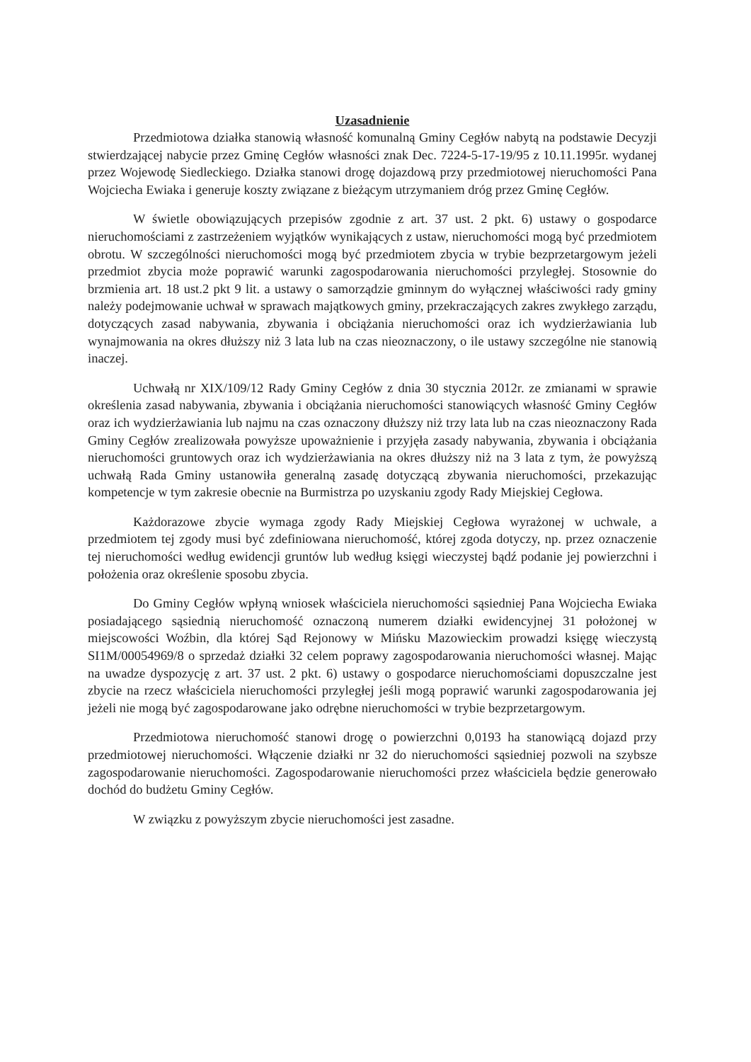Uzasadnienie
Przedmiotowa działka stanowią własność komunalną Gminy Cegłów nabytą na podstawie Decyzji stwierdzającej nabycie przez Gminę Cegłów własności znak Dec. 7224-5-17-19/95 z 10.11.1995r. wydanej przez Wojewodę Siedleckiego. Działka stanowi drogę dojazdową przy przedmiotowej nieruchomości Pana Wojciecha Ewiaka i generuje koszty związane z bieżącym utrzymaniem dróg przez Gminę Cegłów.
W świetle obowiązujących przepisów zgodnie z art. 37 ust. 2 pkt. 6) ustawy o gospodarce nieruchomościami z zastrzeżeniem wyjątków wynikających z ustaw, nieruchomości mogą być przedmiotem obrotu. W szczególności nieruchomości mogą być przedmiotem zbycia w trybie bezprzetargowym jeżeli przedmiot zbycia może poprawić warunki zagospodarowania nieruchomości przyległej. Stosownie do brzmienia art. 18 ust.2 pkt 9 lit. a ustawy o samorządzie gminnym do wyłącznej właściwości rady gminy należy podejmowanie uchwał w sprawach majątkowych gminy, przekraczających zakres zwykłego zarządu, dotyczących zasad nabywania, zbywania i obciążania nieruchomości oraz ich wydzierżawiania lub wynajmowania na okres dłuższy niż 3 lata lub na czas nieoznaczony, o ile ustawy szczególne nie stanowią inaczej.
Uchwałą nr XIX/109/12 Rady Gminy Cegłów z dnia 30 stycznia 2012r. ze zmianami w sprawie określenia zasad nabywania, zbywania i obciążania nieruchomości stanowiących własność Gminy Cegłów oraz ich wydzierżawiania lub najmu na czas oznaczony dłuższy niż trzy lata lub na czas nieoznaczony Rada Gminy Cegłów zrealizowała powyższe upoważnienie i przyjęła zasady nabywania, zbywania i obciążania nieruchomości gruntowych oraz ich wydzierżawiania na okres dłuższy niż na 3 lata z tym, że powyższą uchwałą Rada Gminy ustanowiła generalną zasadę dotyczącą zbywania nieruchomości, przekazując kompetencje w tym zakresie obecnie na Burmistrza po uzyskaniu zgody Rady Miejskiej Cegłowa.
Każdorazowe zbycie wymaga zgody Rady Miejskiej Cegłowa wyrażonej w uchwale, a przedmiotem tej zgody musi być zdefiniowana nieruchomość, której zgoda dotyczy, np. przez oznaczenie tej nieruchomości według ewidencji gruntów lub według księgi wieczystej bądź podanie jej powierzchni i położenia oraz określenie sposobu zbycia.
Do Gminy Cegłów wpłyną wniosek właściciela nieruchomości sąsiedniej Pana Wojciecha Ewiaka posiadającego sąsiednią nieruchomość oznaczoną numerem działki ewidencyjnej 31 położonej w miejscowości Woźbin, dla której Sąd Rejonowy w Mińsku Mazowieckim prowadzi księgę wieczystą SI1M/00054969/8 o sprzedaż działki 32 celem poprawy zagospodarowania nieruchomości własnej. Mając na uwadze dyspozycję z art. 37 ust. 2 pkt. 6) ustawy o gospodarce nieruchomościami dopuszczalne jest zbycie na rzecz właściciela nieruchomości przyległej jeśli mogą poprawić warunki zagospodarowania jej jeżeli nie mogą być zagospodarowane jako odrębne nieruchomości w trybie bezprzetargowym.
Przedmiotowa nieruchomość stanowi drogę o powierzchni 0,0193 ha stanowiącą dojazd przy przedmiotowej nieruchomości. Włączenie działki nr 32 do nieruchomości sąsiedniej pozwoli na szybsze zagospodarowanie nieruchomości. Zagospodarowanie nieruchomości przez właściciela będzie generowało dochód do budżetu Gminy Cegłów.
W związku z powyższym zbycie nieruchomości jest zasadne.